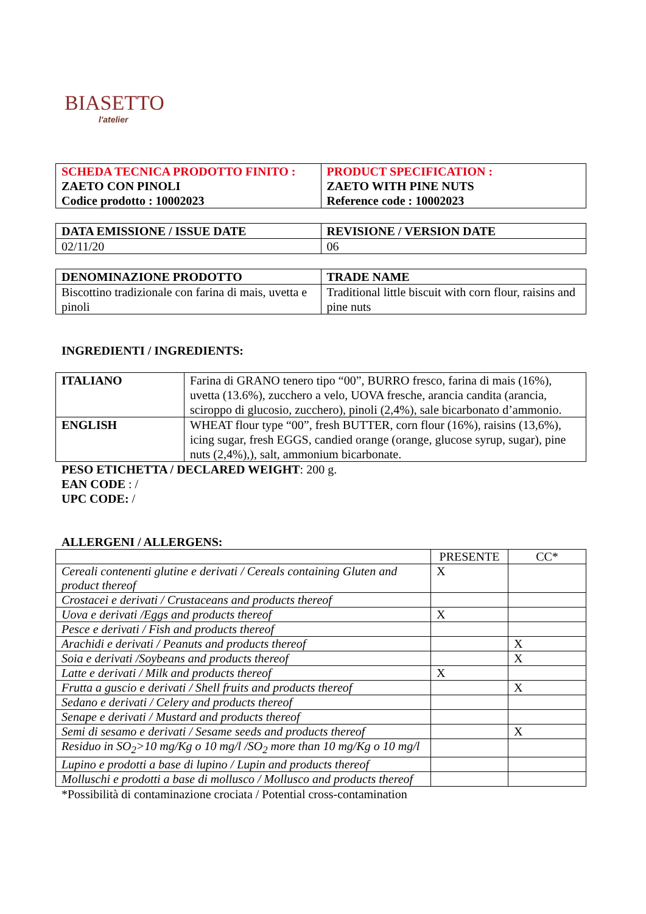BIASETTO
l'atelier
| SCHEDA TECNICA PRODOTTO FINITO : ZAETO CON PINOLI Codice prodotto : 10002023 | PRODUCT SPECIFICATION : ZAETO WITH PINE NUTS Reference code : 10002023 |
| --- | --- |
| DATA EMISSIONE / ISSUE DATE | REVISIONE / VERSION DATE |
| --- | --- |
| 02/11/20 | 06 |
| DENOMINAZIONE PRODOTTO | TRADE NAME |
| --- | --- |
| Biscottino tradizionale con farina di mais, uvetta e pinoli | Traditional little biscuit with corn flour, raisins and pine nuts |
INGREDIENTI / INGREDIENTS:
| ITALIANO | Farina di GRANO tenero tipo “00”, BURRO fresco, farina di mais (16%), uvetta (13.6%), zucchero a velo, UOVA fresche, arancia candita (arancia, sciroppo di glucosio, zucchero), pinoli (2,4%), sale bicarbonato d’ammonio. |
| ENGLISH | WHEAT flour type “00”, fresh BUTTER, corn flour (16%), raisins (13,6%), icing sugar, fresh EGGS, candied orange (orange, glucose syrup, sugar), pine nuts (2,4%),), salt, ammonium bicarbonate. |
PESO ETICHETTA / DECLARED WEIGHT: 200 g.
EAN CODE : /
UPC CODE: /
ALLERGENI / ALLERGENS:
| | PRESENTE | CC* |
| Cereali contenenti glutine e derivati / Cereals containing Gluten and product thereof | X | |
| Crostacei e derivati / Crustaceans and products thereof | | |
| Uova e derivati /Eggs and products thereof | X | |
| Pesce e derivati / Fish and products thereof | | |
| Arachidi e derivati / Peanuts and products thereof | | X |
| Soia e derivati /Soybeans and products thereof | | X |
| Latte e derivati / Milk and products thereof | X | |
| Frutta a guscio e derivati / Shell fruits and products thereof | | X |
| Sedano e derivati / Celery and products thereof | | |
| Senape e derivati / Mustard and products thereof | | |
| Semi di sesamo e derivati / Sesame seeds and products thereof | | X |
| Residuo in SO<sub>2</sub>>10 mg/Kg o 10 mg/l /SO<sub>2</sub> more than 10 mg/Kg o 10 mg/l | | |
| Lupino e prodotti a base di lupino / Lupin and products thereof | | |
| Molluschi e prodotti a base di mollusco / Mollusco and products thereof | | |
*Possibilità di contaminazione crociata / Potential cross-contamination